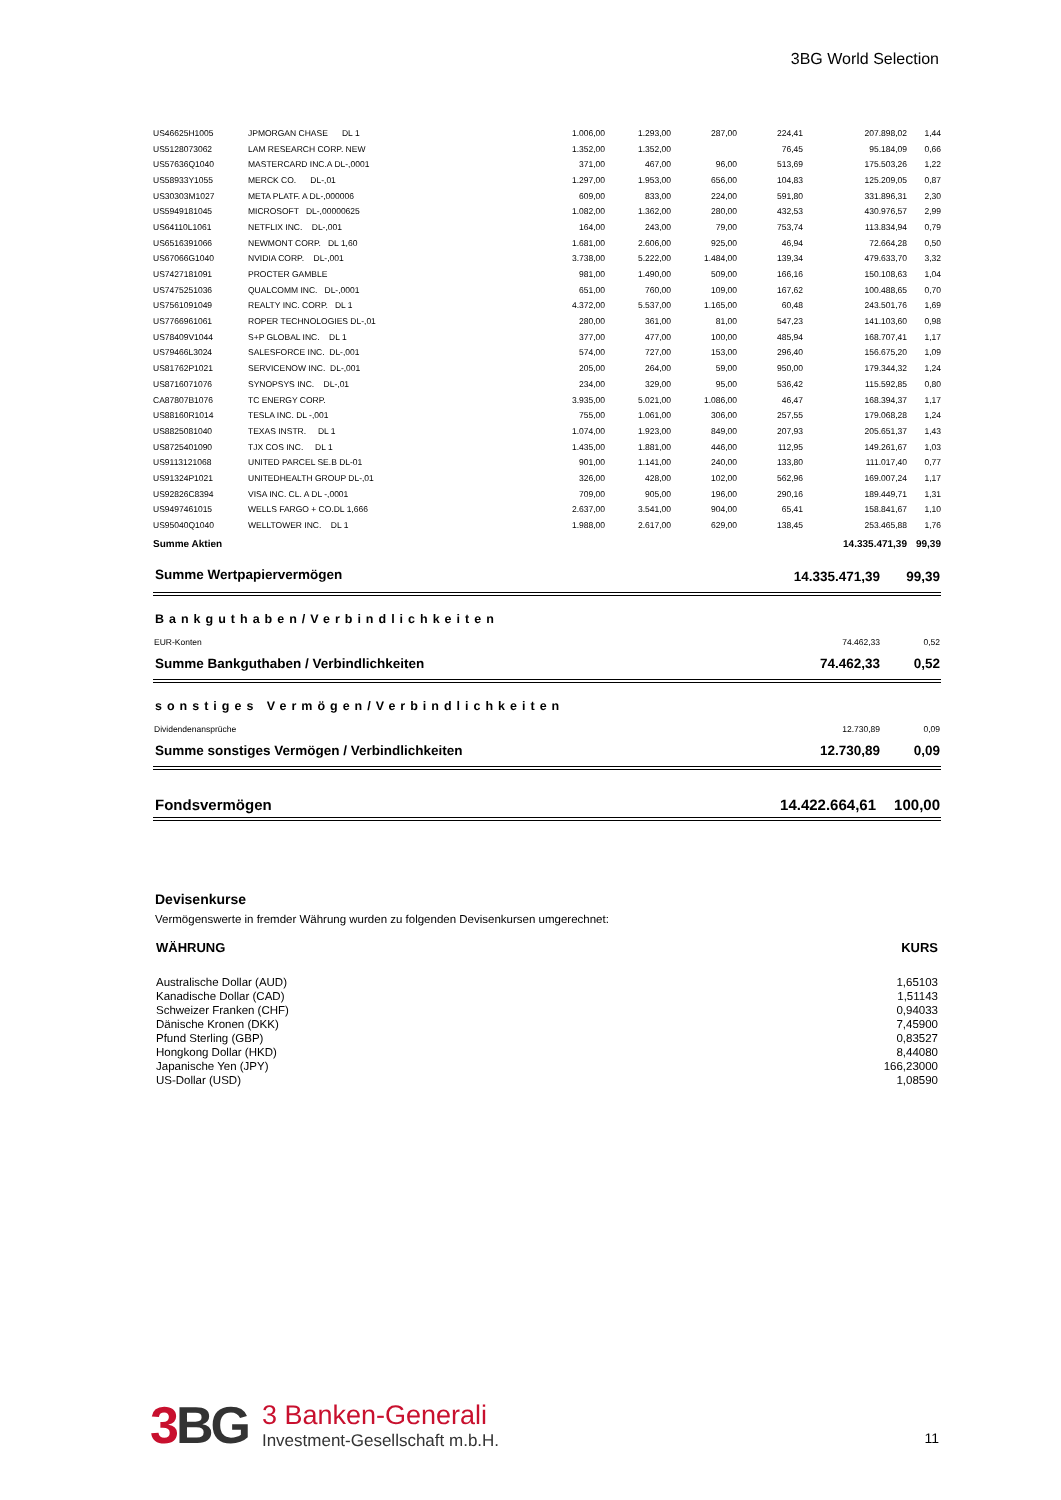3BG World Selection
| US46625H1005 | JPMORGAN CHASE DL 1 | 1.006,00 | 1.293,00 | 287,00 | 224,41 | 207.898,02 | 1,44 |
| US5128073062 | LAM RESEARCH CORP. NEW | 1.352,00 | 1.352,00 | | 76,45 | 95.184,09 | 0,66 |
| US57636Q1040 | MASTERCARD INC.A DL-,0001 | 371,00 | 467,00 | 96,00 | 513,69 | 175.503,26 | 1,22 |
| US58933Y1055 | MERCK CO. DL-,01 | 1.297,00 | 1.953,00 | 656,00 | 104,83 | 125.209,05 | 0,87 |
| US30303M1027 | META PLATF. A DL-,000006 | 609,00 | 833,00 | 224,00 | 591,80 | 331.896,31 | 2,30 |
| US5949181045 | MICROSOFT DL-,00000625 | 1.082,00 | 1.362,00 | 280,00 | 432,53 | 430.976,57 | 2,99 |
| US64110L1061 | NETFLIX INC. DL-,001 | 164,00 | 243,00 | 79,00 | 753,74 | 113.834,94 | 0,79 |
| US6516391066 | NEWMONT CORP. DL 1,60 | 1.681,00 | 2.606,00 | 925,00 | 46,94 | 72.664,28 | 0,50 |
| US67066G1040 | NVIDIA CORP. DL-,001 | 3.738,00 | 5.222,00 | 1.484,00 | 139,34 | 479.633,70 | 3,32 |
| US7427181091 | PROCTER GAMBLE | 981,00 | 1.490,00 | 509,00 | 166,16 | 150.108,63 | 1,04 |
| US7475251036 | QUALCOMM INC. DL-,0001 | 651,00 | 760,00 | 109,00 | 167,62 | 100.488,65 | 0,70 |
| US7561091049 | REALTY INC. CORP. DL 1 | 4.372,00 | 5.537,00 | 1.165,00 | 60,48 | 243.501,76 | 1,69 |
| US7766961061 | ROPER TECHNOLOGIES DL-,01 | 280,00 | 361,00 | 81,00 | 547,23 | 141.103,60 | 0,98 |
| US78409V1044 | S+P GLOBAL INC. DL 1 | 377,00 | 477,00 | 100,00 | 485,94 | 168.707,41 | 1,17 |
| US79466L3024 | SALESFORCE INC. DL-,001 | 574,00 | 727,00 | 153,00 | 296,40 | 156.675,20 | 1,09 |
| US81762P1021 | SERVICENOW INC. DL-,001 | 205,00 | 264,00 | 59,00 | 950,00 | 179.344,32 | 1,24 |
| US8716071076 | SYNOPSYS INC. DL-,01 | 234,00 | 329,00 | 95,00 | 536,42 | 115.592,85 | 0,80 |
| CA87807B1076 | TC ENERGY CORP. | 3.935,00 | 5.021,00 | 1.086,00 | 46,47 | 168.394,37 | 1,17 |
| US88160R1014 | TESLA INC. DL -,001 | 755,00 | 1.061,00 | 306,00 | 257,55 | 179.068,28 | 1,24 |
| US8825081040 | TEXAS INSTR. DL 1 | 1.074,00 | 1.923,00 | 849,00 | 207,93 | 205.651,37 | 1,43 |
| US8725401090 | TJX COS INC. DL 1 | 1.435,00 | 1.881,00 | 446,00 | 112,95 | 149.261,67 | 1,03 |
| US9113121068 | UNITED PARCEL SE.B DL-01 | 901,00 | 1.141,00 | 240,00 | 133,80 | 111.017,40 | 0,77 |
| US91324P1021 | UNITEDHEALTH GROUP DL-,01 | 326,00 | 428,00 | 102,00 | 562,96 | 169.007,24 | 1,17 |
| US92826C8394 | VISA INC. CL. A DL -,0001 | 709,00 | 905,00 | 196,00 | 290,16 | 189.449,71 | 1,31 |
| US9497461015 | WELLS FARGO + CO.DL 1,666 | 2.637,00 | 3.541,00 | 904,00 | 65,41 | 158.841,67 | 1,10 |
| US95040Q1040 | WELLTOWER INC. DL 1 | 1.988,00 | 2.617,00 | 629,00 | 138,45 | 253.465,88 | 1,76 |
| Summe Aktien | | | | | | 14.335.471,39 | 99,39 |
| Summe Wertpapiervermögen | 14.335.471,39 | 99,39 |
Bankguthaben/Verbindlichkeiten
| EUR-Konten | 74.462,33 | 0,52 |
| Summe Bankguthaben / Verbindlichkeiten | 74.462,33 | 0,52 |
sonstiges Vermögen/Verbindlichkeiten
| Dividendenansprüche | 12.730,89 | 0,09 |
| Summe sonstiges Vermögen / Verbindlichkeiten | 12.730,89 | 0,09 |
| Fondsvermögen | 14.422.664,61 | 100,00 |
Devisenkurse
Vermögenswerte in fremder Währung wurden zu folgenden Devisenkursen umgerechnet:
| WÄHRUNG | KURS |
| --- | --- |
| Australische Dollar (AUD) | 1,65103 |
| Kanadische Dollar (CAD) | 1,51143 |
| Schweizer Franken (CHF) | 0,94033 |
| Dänische Kronen (DKK) | 7,45900 |
| Pfund Sterling (GBP) | 0,83527 |
| Hongkong Dollar (HKD) | 8,44080 |
| Japanische Yen (JPY) | 166,23000 |
| US-Dollar (USD) | 1,08590 |
3 BG
3 Banken-Generali
Investment-Gesellschaft m.b.H.
11